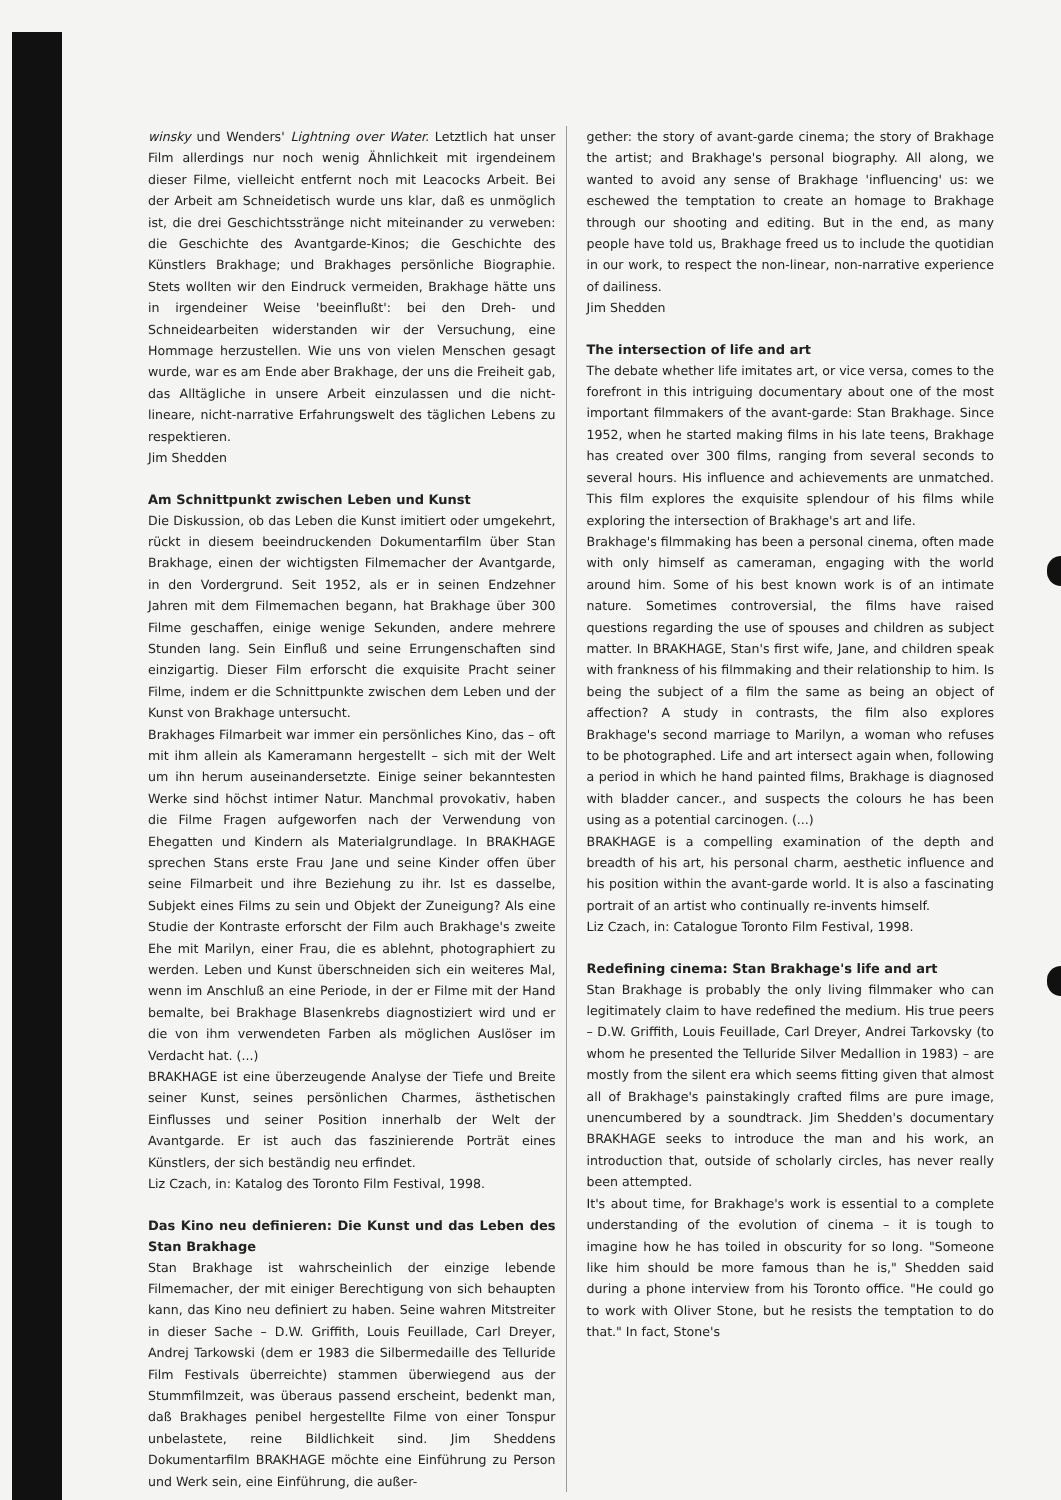winsky und Wenders' Lightning over Water. Letztlich hat unser Film allerdings nur noch wenig Ähnlichkeit mit irgendeinem dieser Filme, vielleicht entfernt noch mit Leacocks Arbeit. Bei der Arbeit am Schneidetisch wurde uns klar, daß es unmöglich ist, die drei Geschichtsstränge nicht miteinander zu verweben: die Geschichte des Avantgarde-Kinos; die Geschichte des Künstlers Brakhage; und Brakhages persönliche Biographie. Stets wollten wir den Eindruck vermeiden, Brakhage hätte uns in irgendeiner Weise 'beeinflußt': bei den Dreh- und Schneidearbeiten widerstanden wir der Versuchung, eine Hommage herzustellen. Wie uns von vielen Menschen gesagt wurde, war es am Ende aber Brakhage, der uns die Freiheit gab, das Alltägliche in unsere Arbeit einzulassen und die nicht-lineare, nicht-narrative Erfahrungswelt des täglichen Lebens zu respektieren.
Jim Shedden
Am Schnittpunkt zwischen Leben und Kunst
Die Diskussion, ob das Leben die Kunst imitiert oder umgekehrt, rückt in diesem beeindruckenden Dokumentarfilm über Stan Brakhage, einen der wichtigsten Filmemacher der Avantgarde, in den Vordergrund. Seit 1952, als er in seinen Endzehner Jahren mit dem Filmemachen begann, hat Brakhage über 300 Filme geschaffen, einige wenige Sekunden, andere mehrere Stunden lang. Sein Einfluß und seine Errungenschaften sind einzigartig. Dieser Film erforscht die exquisite Pracht seiner Filme, indem er die Schnittpunkte zwischen dem Leben und der Kunst von Brakhage untersucht.
Brakhages Filmarbeit war immer ein persönliches Kino, das – oft mit ihm allein als Kameramann hergestellt – sich mit der Welt um ihn herum auseinandersetzte. Einige seiner bekanntesten Werke sind höchst intimer Natur. Manchmal provokativ, haben die Filme Fragen aufgeworfen nach der Verwendung von Ehegatten und Kindern als Materialgrundlage. In BRAKHAGE sprechen Stans erste Frau Jane und seine Kinder offen über seine Filmarbeit und ihre Beziehung zu ihr. Ist es dasselbe, Subjekt eines Films zu sein und Objekt der Zuneigung? Als eine Studie der Kontraste erforscht der Film auch Brakhage's zweite Ehe mit Marilyn, einer Frau, die es ablehnt, photographiert zu werden. Leben und Kunst überschneiden sich ein weiteres Mal, wenn im Anschluß an eine Periode, in der er Filme mit der Hand bemalte, bei Brakhage Blasenkrebs diagnostiziert wird und er die von ihm verwendeten Farben als möglichen Auslöser im Verdacht hat. (...)
BRAKHAGE ist eine überzeugende Analyse der Tiefe und Breite seiner Kunst, seines persönlichen Charmes, ästhetischen Einflusses und seiner Position innerhalb der Welt der Avantgarde. Er ist auch das faszinierende Porträt eines Künstlers, der sich beständig neu erfindet.
Liz Czach, in: Katalog des Toronto Film Festival, 1998.
Das Kino neu definieren: Die Kunst und das Leben des Stan Brakhage
Stan Brakhage ist wahrscheinlich der einzige lebende Filmemacher, der mit einiger Berechtigung von sich behaupten kann, das Kino neu definiert zu haben. Seine wahren Mitstreiter in dieser Sache – D.W. Griffith, Louis Feuillade, Carl Dreyer, Andrej Tarkowski (dem er 1983 die Silbermedaille des Telluride Film Festivals überreichte) stammen überwiegend aus der Stummfilmzeit, was überaus passend erscheint, bedenkt man, daß Brakhages penibel hergestellte Filme von einer Tonspur unbelastete, reine Bildlichkeit sind. Jim Sheddens Dokumentarfilm BRAKHAGE möchte eine Einführung zu Person und Werk sein, eine Einführung, die außer-
gether: the story of avant-garde cinema; the story of Brakhage the artist; and Brakhage's personal biography. All along, we wanted to avoid any sense of Brakhage 'influencing' us: we eschewed the temptation to create an homage to Brakhage through our shooting and editing. But in the end, as many people have told us, Brakhage freed us to include the quotidian in our work, to respect the non-linear, non-narrative experience of dailiness.
Jim Shedden
The intersection of life and art
The debate whether life imitates art, or vice versa, comes to the forefront in this intriguing documentary about one of the most important filmmakers of the avant-garde: Stan Brakhage. Since 1952, when he started making films in his late teens, Brakhage has created over 300 films, ranging from several seconds to several hours. His influence and achievements are unmatched. This film explores the exquisite splendour of his films while exploring the intersection of Brakhage's art and life.
Brakhage's filmmaking has been a personal cinema, often made with only himself as cameraman, engaging with the world around him. Some of his best known work is of an intimate nature. Sometimes controversial, the films have raised questions regarding the use of spouses and children as subject matter. In BRAKHAGE, Stan's first wife, Jane, and children speak with frankness of his filmmaking and their relationship to him. Is being the subject of a film the same as being an object of affection? A study in contrasts, the film also explores Brakhage's second marriage to Marilyn, a woman who refuses to be photographed. Life and art intersect again when, following a period in which he hand painted films, Brakhage is diagnosed with bladder cancer., and suspects the colours he has been using as a potential carcinogen. (...)
BRAKHAGE is a compelling examination of the depth and breadth of his art, his personal charm, aesthetic influence and his position within the avant-garde world. It is also a fascinating portrait of an artist who continually re-invents himself.
Liz Czach, in: Catalogue Toronto Film Festival, 1998.
Redefining cinema: Stan Brakhage's life and art
Stan Brakhage is probably the only living filmmaker who can legitimately claim to have redefined the medium. His true peers – D.W. Griffith, Louis Feuillade, Carl Dreyer, Andrei Tarkovsky (to whom he presented the Telluride Silver Medallion in 1983) – are mostly from the silent era which seems fitting given that almost all of Brakhage's painstakingly crafted films are pure image, unencumbered by a soundtrack. Jim Shedden's documentary BRAKHAGE seeks to introduce the man and his work, an introduction that, outside of scholarly circles, has never really been attempted.
It's about time, for Brakhage's work is essential to a complete understanding of the evolution of cinema – it is tough to imagine how he has toiled in obscurity for so long. "Someone like him should be more famous than he is," Shedden said during a phone interview from his Toronto office. "He could go to work with Oliver Stone, but he resists the temptation to do that." In fact, Stone's